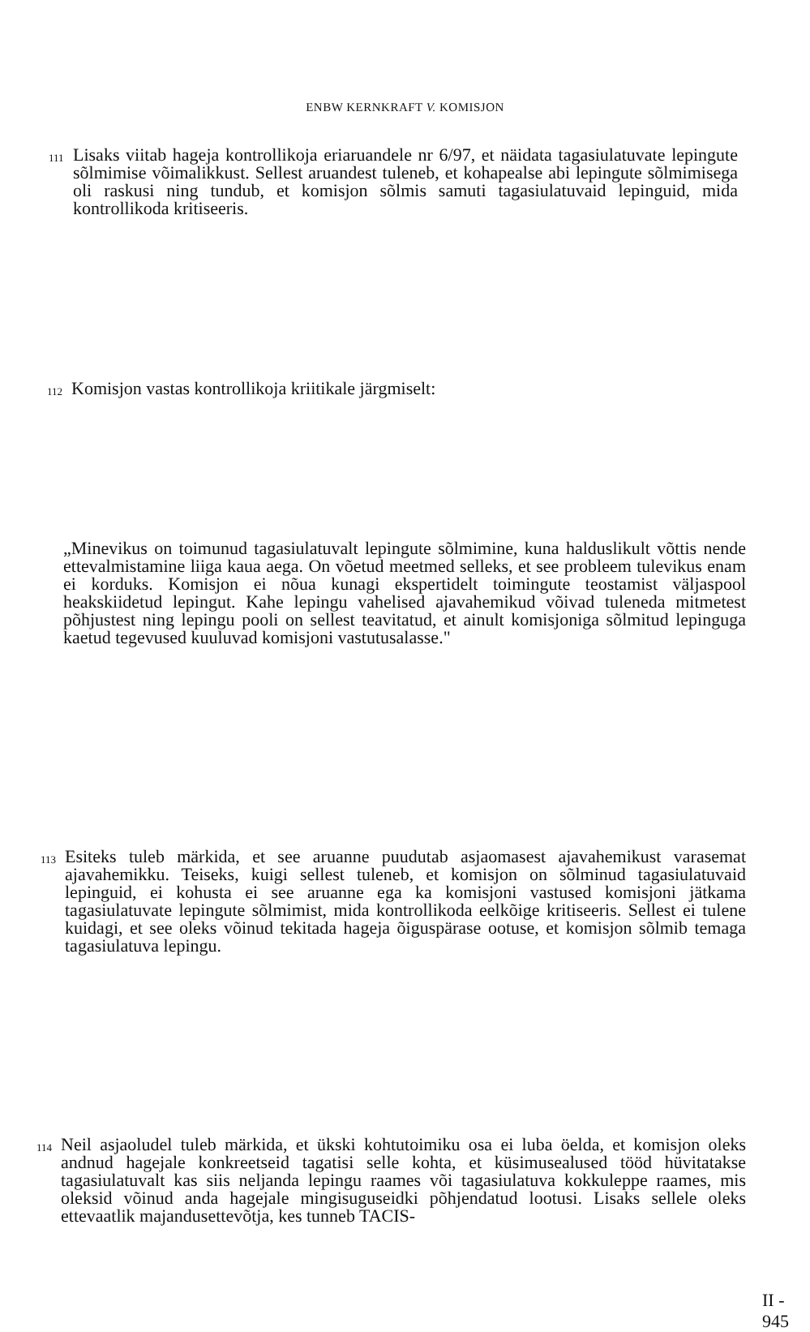ENBW KERNKRAFT V. KOMISJON
111 Lisaks viitab hageja kontrollikoja eriaruandele nr 6/97, et näidata tagasiulatuvate lepingute sõlmimise võimalikkust. Sellest aruandest tuleneb, et kohapealse abi lepingute sõlmimisega oli raskusi ning tundub, et komisjon sõlmis samuti tagasiulatuvaid lepinguid, mida kontrollikoda kritiseeris.
112 Komisjon vastas kontrollikoja kriitikale järgmiselt:
„Minevikus on toimunud tagasiulatuvalt lepingute sõlmimine, kuna halduslikult võttis nende ettevalmistamine liiga kaua aega. On võetud meetmed selleks, et see probleem tulevikus enam ei korduks. Komisjon ei nõua kunagi ekspertidelt toimingute teostamist väljaspool heakskiidetud lepingut. Kahe lepingu vahelised ajavahemikud võivad tuleneda mitmetest põhjustest ning lepingu pooli on sellest teavitatud, et ainult komisjoniga sõlmitud lepinguga kaetud tegevused kuuluvad komisjoni vastutusalasse."
113 Esiteks tuleb märkida, et see aruanne puudutab asjaomasest ajavahemikust varasemat ajavahemikku. Teiseks, kuigi sellest tuleneb, et komisjon on sõlminud tagasiulatuvaid lepinguid, ei kohusta ei see aruanne ega ka komisjoni vastused komisjoni jätkama tagasiulatuvate lepingute sõlmimist, mida kontrollikoda eelkõige kritiseeris. Sellest ei tulene kuidagi, et see oleks võinud tekitada hageja õiguspärase ootuse, et komisjon sõlmib temaga tagasiulatuva lepingu.
114 Neil asjaoludel tuleb märkida, et ükski kohtutoimiku osa ei luba öelda, et komisjon oleks andnud hagejale konkreetseid tagatisi selle kohta, et küsimusealused tööd hüvitatakse tagasiulatuvalt kas siis neljanda lepingu raames või tagasiulatuva kokkuleppe raames, mis oleksid võinud anda hagejale mingisuguseidki põhjendatud lootusi. Lisaks sellele oleks ettevaatlik majandusettevõtja, kes tunneb TACIS-
II - 945